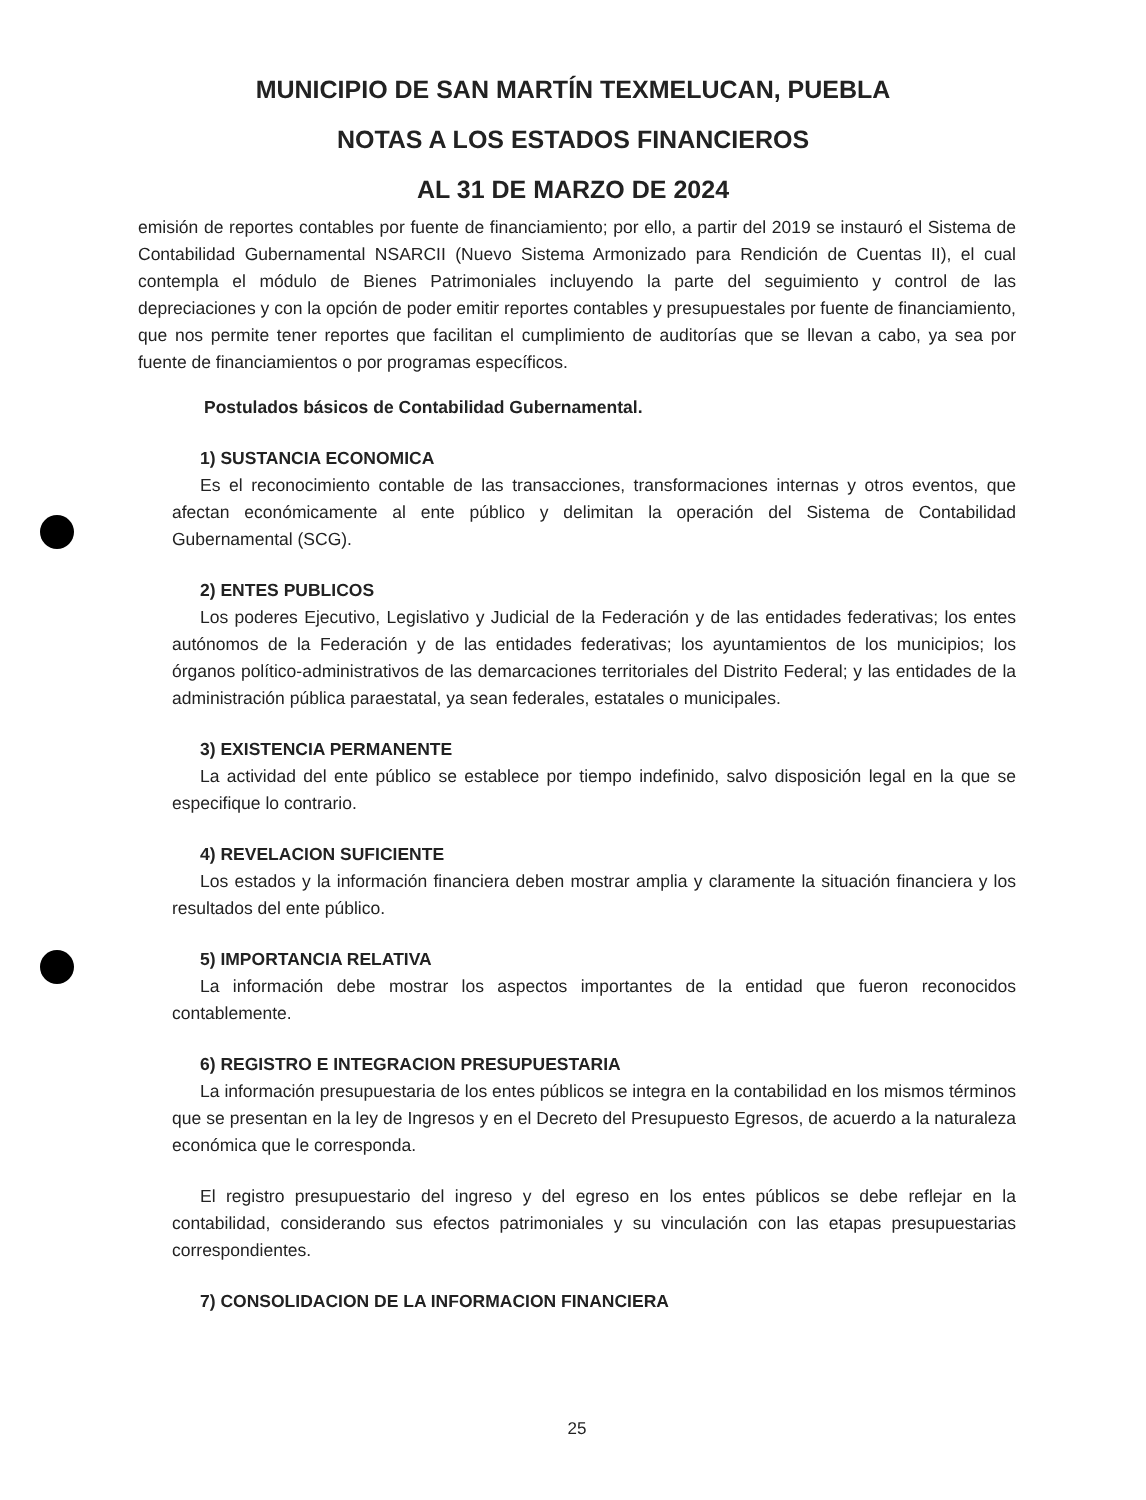MUNICIPIO DE SAN MARTÍN TEXMELUCAN, PUEBLA
NOTAS A LOS ESTADOS FINANCIEROS
AL 31 DE MARZO DE 2024
emisión de reportes contables por fuente de financiamiento; por ello, a partir del 2019 se instauró el Sistema de Contabilidad Gubernamental NSARCII (Nuevo Sistema Armonizado para Rendición de Cuentas II), el cual contempla el módulo de Bienes Patrimoniales incluyendo la parte del seguimiento y control de las depreciaciones y con la opción de poder emitir reportes contables y presupuestales por fuente de financiamiento, que nos permite tener reportes que facilitan el cumplimiento de auditorías que se llevan a cabo, ya sea por fuente de financiamientos o por programas específicos.
Postulados básicos de Contabilidad Gubernamental.
1) SUSTANCIA ECONOMICA
Es el reconocimiento contable de las transacciones, transformaciones internas y otros eventos, que afectan económicamente al ente público y delimitan la operación del Sistema de Contabilidad Gubernamental (SCG).
2) ENTES PUBLICOS
Los poderes Ejecutivo, Legislativo y Judicial de la Federación y de las entidades federativas; los entes autónomos de la Federación y de las entidades federativas; los ayuntamientos de los municipios; los órganos político-administrativos de las demarcaciones territoriales del Distrito Federal; y las entidades de la administración pública paraestatal, ya sean federales, estatales o municipales.
3) EXISTENCIA PERMANENTE
La actividad del ente público se establece por tiempo indefinido, salvo disposición legal en la que se especifique lo contrario.
4) REVELACION SUFICIENTE
Los estados y la información financiera deben mostrar amplia y claramente la situación financiera y los resultados del ente público.
5) IMPORTANCIA RELATIVA
La información debe mostrar los aspectos importantes de la entidad que fueron reconocidos contablemente.
6) REGISTRO E INTEGRACION PRESUPUESTARIA
La información presupuestaria de los entes públicos se integra en la contabilidad en los mismos términos que se presentan en la ley de Ingresos y en el Decreto del Presupuesto Egresos, de acuerdo a la naturaleza económica que le corresponda.
El registro presupuestario del ingreso y del egreso en los entes públicos se debe reflejar en la contabilidad, considerando sus efectos patrimoniales y su vinculación con las etapas presupuestarias correspondientes.
7) CONSOLIDACION DE LA INFORMACION FINANCIERA
25